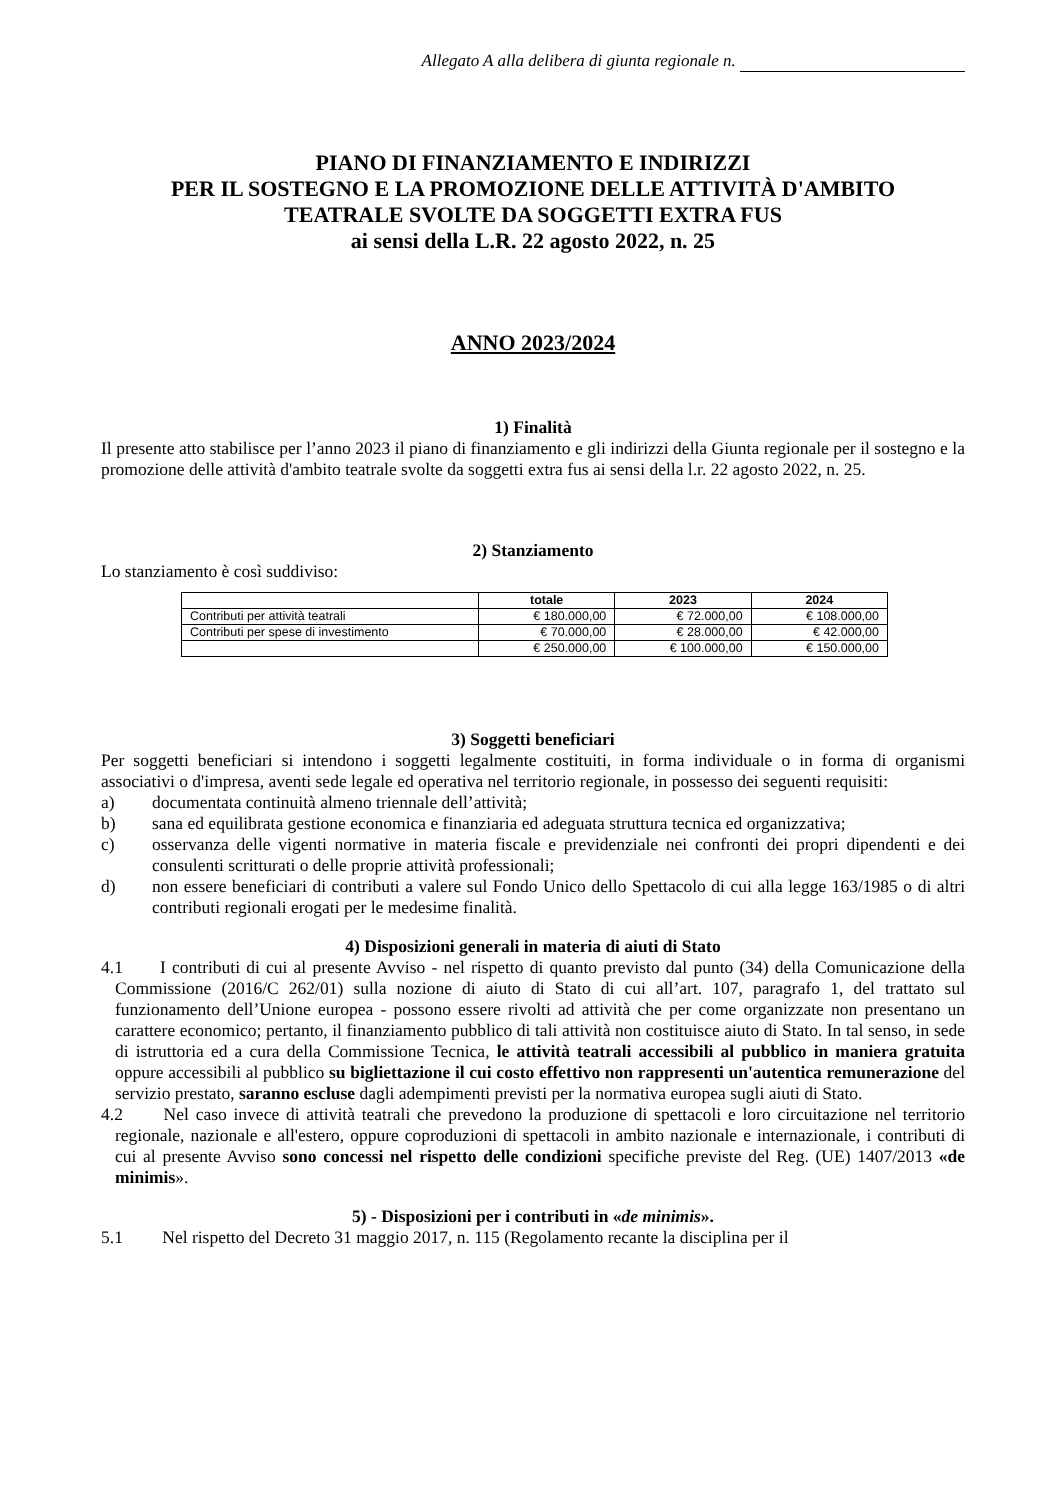Allegato A alla delibera di giunta regionale n.
PIANO DI FINANZIAMENTO E INDIRIZZI
PER IL SOSTEGNO E LA PROMOZIONE DELLE ATTIVITÀ D'AMBITO
TEATRALE SVOLTE DA SOGGETTI EXTRA FUS
ai sensi della L.R. 22 agosto 2022, n. 25
ANNO 2023/2024
1) Finalità
Il presente atto stabilisce per l’anno 2023 il piano di finanziamento e gli indirizzi della Giunta regionale per il sostegno e la promozione delle attività d'ambito teatrale svolte da soggetti extra fus ai sensi della l.r. 22 agosto 2022, n. 25.
2) Stanziamento
Lo stanziamento è così suddiviso:
| | totale | 2023 | 2024 |
| --- | --- | --- | --- |
| Contributi per attività teatrali | € 180.000,00 | € 72.000,00 | € 108.000,00 |
| Contributi per spese di investimento | € 70.000,00 | € 28.000,00 | € 42.000,00 |
| | € 250.000,00 | € 100.000,00 | € 150.000,00 |
3) Soggetti beneficiari
Per soggetti beneficiari si intendono i soggetti legalmente costituiti, in forma individuale o in forma di organismi associativi o d'impresa, aventi sede legale ed operativa nel territorio regionale, in possesso dei seguenti requisiti:
a) documentata continuità almeno triennale dell’attività;
b) sana ed equilibrata gestione economica e finanziaria ed adeguata struttura tecnica ed organizzativa;
c) osservanza delle vigenti normative in materia fiscale e previdenziale nei confronti dei propri dipendenti e dei consulenti scritturati o delle proprie attività professionali;
d) non essere beneficiari di contributi a valere sul Fondo Unico dello Spettacolo di cui alla legge 163/1985 o di altri contributi regionali erogati per le medesime finalità.
4) Disposizioni generali in materia di aiuti di Stato
4.1 I contributi di cui al presente Avviso - nel rispetto di quanto previsto dal punto (34) della Comunicazione della Commissione (2016/C 262/01) sulla nozione di aiuto di Stato di cui all’art. 107, paragrafo 1, del trattato sul funzionamento dell’Unione europea - possono essere rivolti ad attività che per come organizzate non presentano un carattere economico; pertanto, il finanziamento pubblico di tali attività non costituisce aiuto di Stato. In tal senso, in sede di istruttoria ed a cura della Commissione Tecnica, le attività teatrali accessibili al pubblico in maniera gratuita oppure accessibili al pubblico su bigliettazione il cui costo effettivo non rappresenti un'autentica remunerazione del servizio prestato, saranno escluse dagli adempimenti previsti per la normativa europea sugli aiuti di Stato.
4.2 Nel caso invece di attività teatrali che prevedono la produzione di spettacoli e loro circuitazione nel territorio regionale, nazionale e all'estero, oppure coproduzioni di spettacoli in ambito nazionale e internazionale, i contributi di cui al presente Avviso sono concessi nel rispetto delle condizioni specifiche previste del Reg. (UE) 1407/2013 «de minimis».
5) - Disposizioni per i contributi in «de minimis».
5.1 Nel rispetto del Decreto 31 maggio 2017, n. 115 (Regolamento recante la disciplina per il